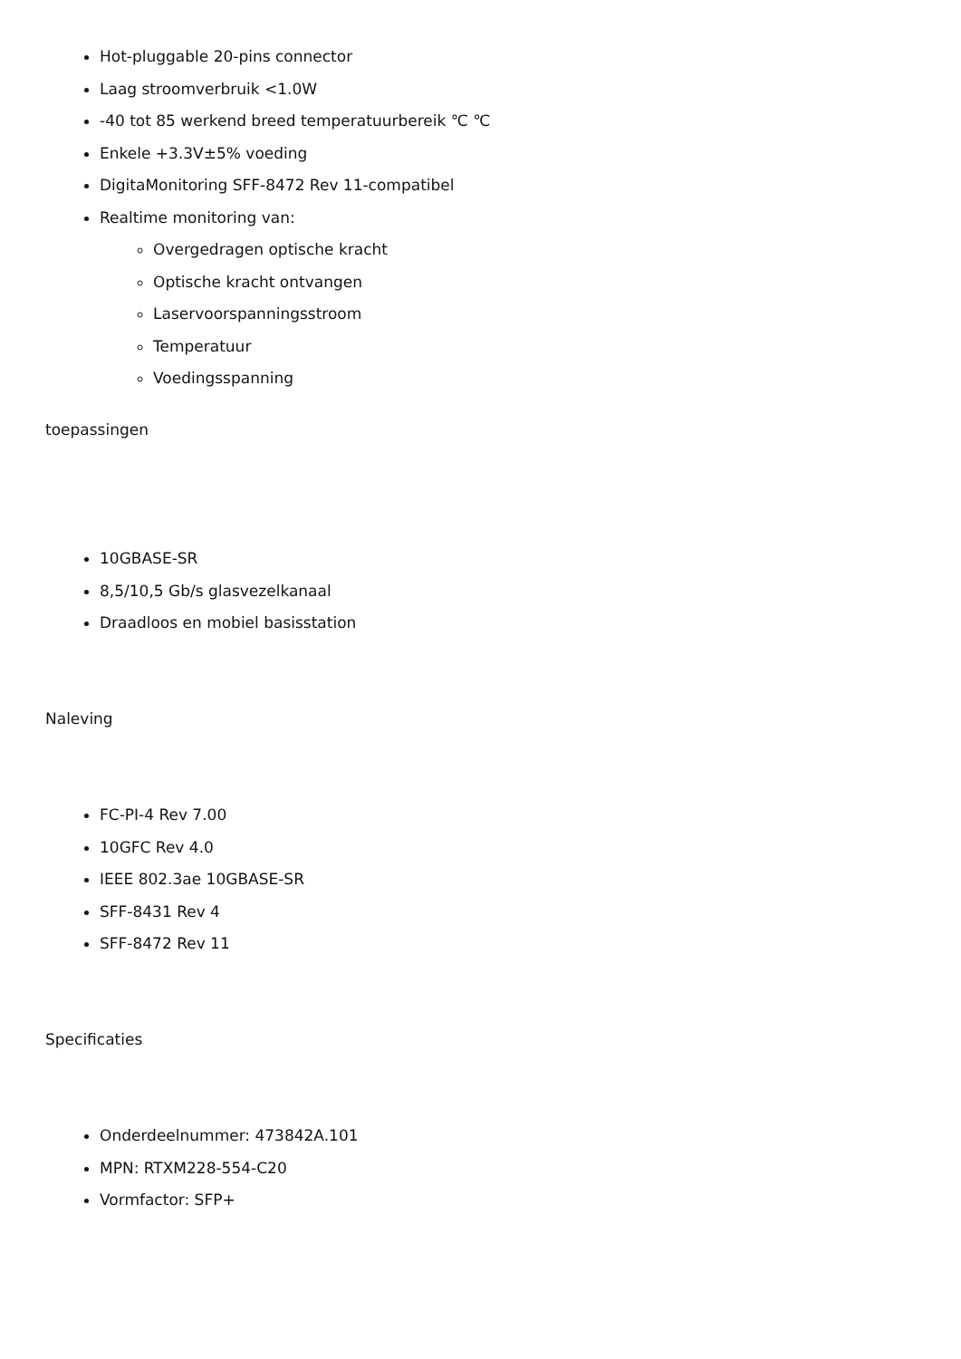Hot-pluggable 20-pins connector
Laag stroomverbruik <1.0W
-40 tot 85 werkend breed temperatuurbereik ℃ ℃
Enkele +3.3V±5% voeding
DigitaMonitoring SFF-8472 Rev 11-compatibel
Realtime monitoring van:
Overgedragen optische kracht
Optische kracht ontvangen
Laservoorspanningsstroom
Temperatuur
Voedingsspanning
toepassingen
10GBASE-SR
8,5/10,5 Gb/s glasvezelkanaal
Draadloos en mobiel basisstation
Naleving
FC-PI-4 Rev 7.00
10GFC Rev 4.0
IEEE 802.3ae 10GBASE-SR
SFF-8431 Rev 4
SFF-8472 Rev 11
Specificaties
Onderdeelnummer: 473842A.101
MPN: RTXM228-554-C20
Vormfactor: SFP+